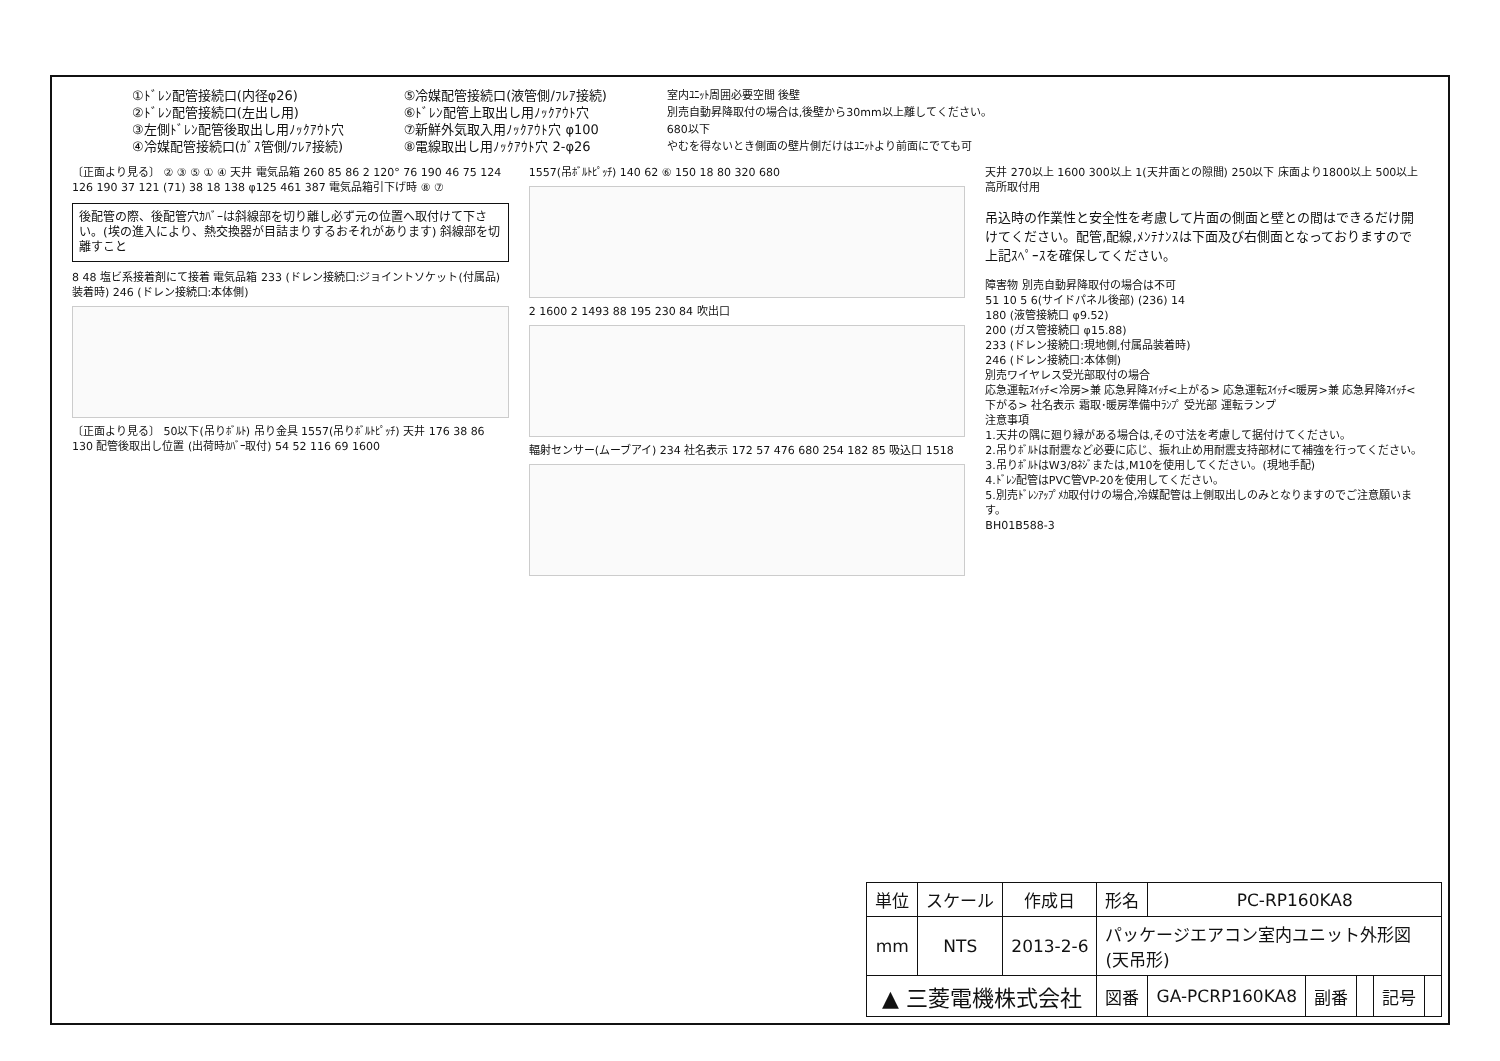①ﾄﾞﾚﾝ配管接続口(内径φ26)
②ﾄﾞﾚﾝ配管接続口(左出し用)
③左側ﾄﾞﾚﾝ配管後取出し用ﾉｯｸｱｳﾄ穴
④冷媒配管接続口(ｶﾞｽ管側/ﾌﾚｱ接続)
⑤冷媒配管接続口(液管側/ﾌﾚｱ接続)
⑥ﾄﾞﾚﾝ配管上取出し用ﾉｯｸｱｳﾄ穴
⑦新鮮外気取入用ﾉｯｸｱｳﾄ穴 φ100
⑧電線取出し用ﾉｯｸｱｳﾄ穴 2-φ26
室内ﾕﾆｯﾄ周囲必要空間 後壁
別売自動昇降取付の場合は,後壁から30mm以上離してください。
680以下
やむを得ないとき側面の壁片側だけはﾕﾆｯﾄより前面にでても可
〔正面より見る〕 ② ③ ⑤ ① ④ 天井 電気品箱 260 85 86 2 120° 76 190 46 75 124 126 190 37 121 (71) 38 18 138 φ125 461 387 電気品箱引下げ時 ⑧ ⑦
後配管の際、後配管穴ｶﾊﾞｰは斜線部を切り離し必ず元の位置へ取付けて下さい。(埃の進入により、熱交換器が目詰まりするおそれがあります) 斜線部を切離すこと
8 48 塩ビ系接着剤にて接着 電気品箱 233 (ドレン接続口:ジョイントソケット(付属品)装着時) 246 (ドレン接続口:本体側)
〔正面より見る〕 50以下(吊りﾎﾞﾙﾄ) 吊り金具 1557(吊りﾎﾞﾙﾄﾋﾟｯﾁ) 天井 176 38 86 130 配管後取出し位置 (出荷時ｶﾊﾞｰ取付) 54 52 116 69 1600
1557(吊ﾎﾞﾙﾄﾋﾟｯﾁ) 140 62 ⑥ 150 18 80 320 680
2 1600 2 1493 88 195 230 84 吹出口
輻射センサー(ムーブアイ) 234 社名表示 172 57 476 680 254 182 85 吸込口 1518
天井 270以上 1600 300以上 1(天井面との隙間) 250以下 床面より1800以上 500以上 高所取付用
吊込時の作業性と安全性を考慮して片面の側面と壁との間はできるだけ開けてください。配管,配線,ﾒﾝﾃﾅﾝｽは下面及び右側面となっておりますので上記ｽﾍﾟｰｽを確保してください。
障害物 別売自動昇降取付の場合は不可
51 10 5 6(サイドパネル後部) (236) 14
180 (液管接続口 φ9.52)
200 (ガス管接続口 φ15.88)
233 (ドレン接続口:現地側,付属品装着時)
246 (ドレン接続口:本体側)
別売ワイヤレス受光部取付の場合
応急運転ｽｲｯﾁ<冷房>兼 応急昇降ｽｲｯﾁ<上がる> 応急運転ｽｲｯﾁ<暖房>兼 応急昇降ｽｲｯﾁ<下がる> 社名表示 霜取･暖房準備中ﾗﾝﾌﾟ 受光部 運転ランプ
注意事項
1.天井の隅に廻り縁がある場合は,その寸法を考慮して据付けてください。
2.吊りﾎﾞﾙﾄは耐震など必要に応じ、振れ止め用耐震支持部材にて補強を行ってください。
3.吊りﾎﾞﾙﾄはW3/8ﾈｼﾞまたは,M10を使用してください。(現地手配)
4.ﾄﾞﾚﾝ配管はPVC管VP-20を使用してください。
5.別売ﾄﾞﾚﾝｱｯﾌﾟﾒｶ取付けの場合,冷媒配管は上側取出しのみとなりますのでご注意願います。
BH01B588-3
| 単位 | スケール | 作成日 | 形名 | PC-RP160KA8 | | | | |
| mm | NTS | 2013-2-6 | パッケージエアコン室内ユニット外形図 (天吊形) | | | | | |
| ▲ 三菱電機株式会社 | | | 図番 | GA-PCRP160KA8 | 副番 | | 記号 | |